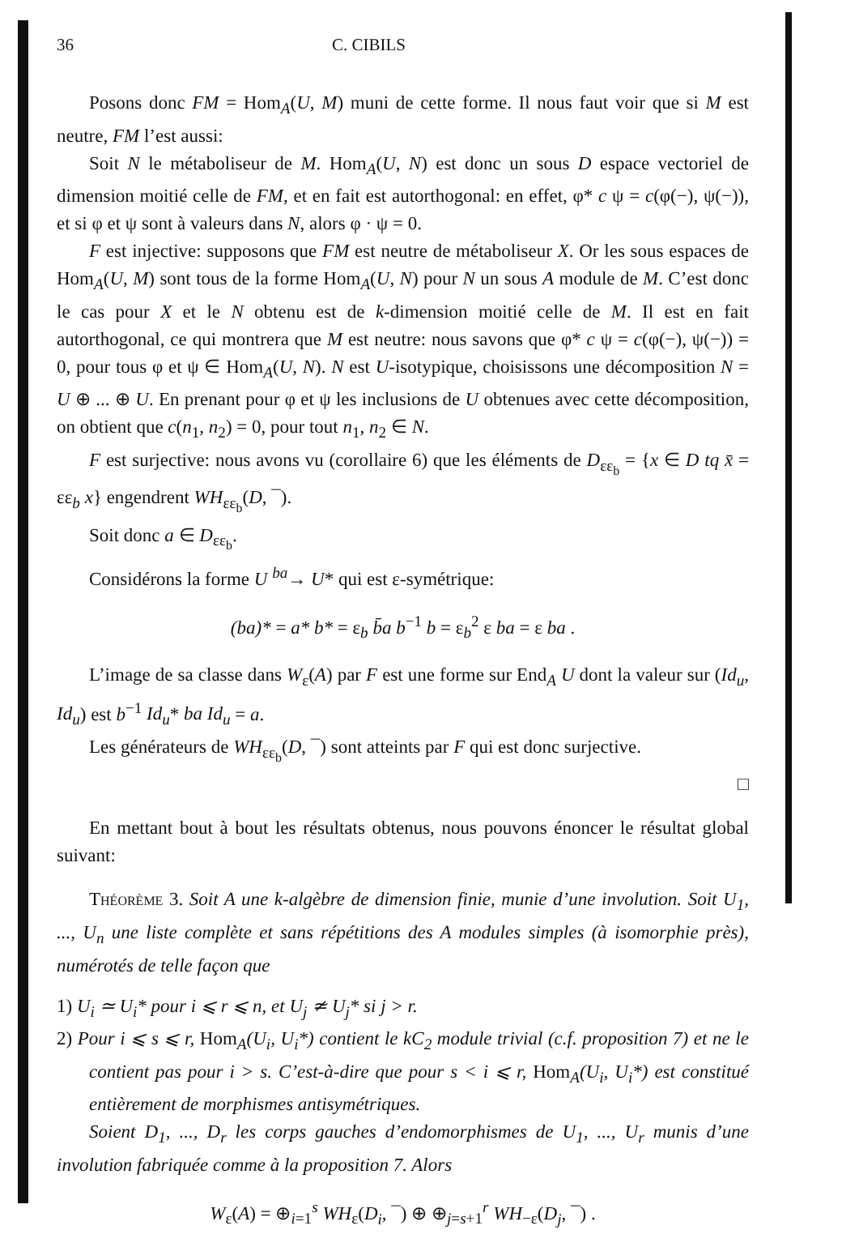36 C. CIBILS
Posons donc FM = Hom<sub>A</sub>(U, M) muni de cette forme. Il nous faut voir que si M est neutre, FM l’est aussi:
Soit N le métaboliseur de M. Hom<sub>A</sub>(U, N) est donc un sous D espace vectoriel de dimension moitié celle de FM, et en fait est autorthogonal: en effet, φ* c ψ = c(φ(−), ψ(−)), et si φ et ψ sont à valeurs dans N, alors φ · ψ = 0.
F est injective: supposons que FM est neutre de métaboliseur X. Or les sous espaces de Hom<sub>A</sub>(U, M) sont tous de la forme Hom<sub>A</sub>(U, N) pour N un sous A module de M. C’est donc le cas pour X et le N obtenu est de k-dimension moitié celle de M. Il est en fait autorthogonal, ce qui montrera que M est neutre: nous savons que φ* c ψ = c(φ(−), ψ(−)) = 0, pour tous φ et ψ ∈ Hom<sub>A</sub>(U, N). N est U-isotypique, choisissons une décomposition N = U ⊕ ... ⊕ U. En prenant pour φ et ψ les inclusions de U obtenues avec cette décomposition, on obtient que c(n<sub>1</sub>, n<sub>2</sub>) = 0, pour tout n<sub>1</sub>, n<sub>2</sub> ∈ N.
F est surjective: nous avons vu (corollaire 6) que les éléments de D<sub>εε<sub>b</sub></sub> = {x ∈ D tq x̄ = εε<sub>b</sub> x} engendrent WH<sub>εε<sub>b</sub></sub>(D, ¯).
Soit donc a ∈ D<sub>εε<sub>b</sub></sub>.
Considérons la forme U <sup>ba</sup>→ U* qui est ε-symétrique:
(ba)* = a* b* = ε<sub>b</sub> b̄a b<sup>−1</sup> b = ε<sub>b</sub><sup>2</sup> ε ba = ε ba .
L’image de sa classe dans W<sub>ε</sub>(A) par F est une forme sur End<sub>A</sub> U dont la valeur sur (Id<sub>u</sub>, Id<sub>u</sub>) est b<sup>−1</sup> Id<sub>u</sub>* ba Id<sub>u</sub> = a.
Les générateurs de WH<sub>εε<sub>b</sub></sub>(D, ¯) sont atteints par F qui est donc surjective.
□
En mettant bout à bout les résultats obtenus, nous pouvons énoncer le résultat global suivant:
Théorème 3. Soit A une k-algèbre de dimension finie, munie d’une involution. Soit U<sub>1</sub>, ..., U<sub>n</sub> une liste complète et sans répétitions des A modules simples (à isomorphie près), numérotés de telle façon que
1) U<sub>i</sub> ≃ U<sub>i</sub>* pour i ⩽ r ⩽ n, et U<sub>j</sub> ≄ U<sub>j</sub>* si j > r.
2) Pour i ⩽ s ⩽ r, Hom<sub>A</sub>(U<sub>i</sub>, U<sub>i</sub>*) contient le kC<sub>2</sub> module trivial (c.f. proposition 7) et ne le contient pas pour i > s. C’est-à-dire que pour s < i ⩽ r, Hom<sub>A</sub>(U<sub>i</sub>, U<sub>i</sub>*) est constitué entièrement de morphismes antisymétriques.
Soient D<sub>1</sub>, ..., D<sub>r</sub> les corps gauches d’endomorphismes de U<sub>1</sub>, ..., U<sub>r</sub> munis d’une involution fabriquée comme à la proposition 7. Alors
W<sub>ε</sub>(A) = ⊕<sub>i=1</sub><sup>s</sup> WH<sub>ε</sub>(D<sub>i</sub>, ¯) ⊕ ⊕<sub>j=s+1</sub><sup>r</sup> WH<sub>−ε</sub>(D<sub>j</sub>, ¯) .